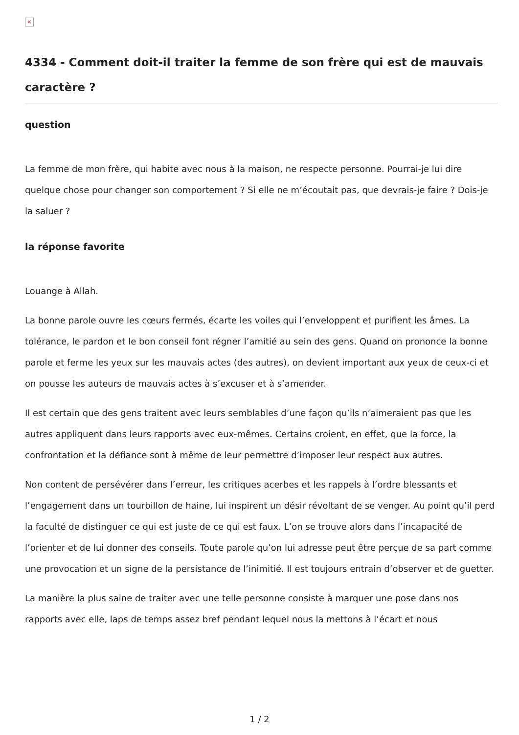×
4334 - Comment doit-il traiter la femme de son frère qui est de mauvais caractère ?
question
La femme de mon frère, qui habite avec nous à la maison, ne respecte personne. Pourrai-je lui dire quelque chose pour changer son comportement ? Si elle ne m’écoutait pas, que devrais-je faire ? Dois-je la saluer ?
la réponse favorite
Louange à Allah.
La bonne parole ouvre les cœurs fermés, écarte les voiles qui l’enveloppent et purifient les âmes. La tolérance, le pardon et le bon conseil font régner l’amitié au sein des gens. Quand on prononce la bonne parole et ferme les yeux sur les mauvais actes (des autres), on devient important aux yeux de ceux-ci et on pousse les auteurs de mauvais actes à s’excuser et à s’amender.
Il est certain que des gens traitent avec leurs semblables d’une façon qu’ils n’aimeraient pas que les autres appliquent dans leurs rapports avec eux-mêmes. Certains croient, en effet, que la force, la confrontation et la défiance sont à même de leur permettre d’imposer leur respect aux autres.
Non content de persévérer dans l’erreur, les critiques acerbes et les rappels à l’ordre blessants et l’engagement dans un tourbillon de haine, lui inspirent un désir révoltant de se venger. Au point qu’il perd la faculté de distinguer ce qui est juste de ce qui est faux. L’on se trouve alors dans l’incapacité de l’orienter et de lui donner des conseils. Toute parole qu’on lui adresse peut être perçue de sa part comme une provocation et un signe de la persistance de l’inimitié. Il est toujours entrain d’observer et de guetter.
La manière la plus saine de traiter avec une telle personne consiste à marquer une pose dans nos rapports avec elle, laps de temps assez bref pendant lequel nous la mettons à l’écart et nous
1 / 2